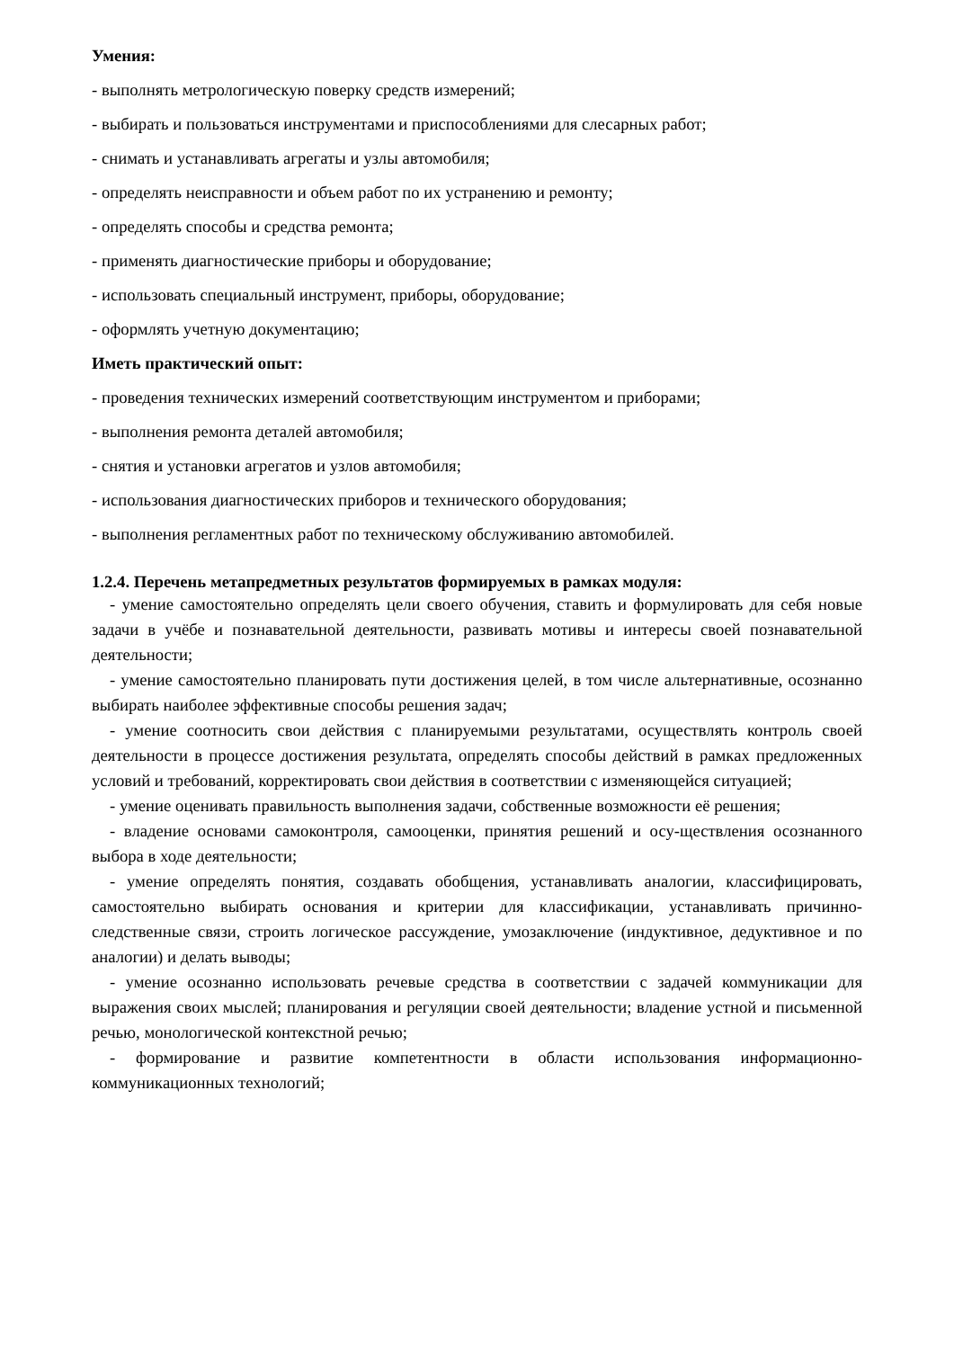Умения:
- выполнять метрологическую поверку средств измерений;
- выбирать и пользоваться инструментами и приспособлениями для слесарных работ;
- снимать и устанавливать агрегаты и узлы автомобиля;
- определять неисправности и объем работ по их устранению и ремонту;
- определять способы и средства ремонта;
- применять диагностические приборы и оборудование;
- использовать специальный инструмент, приборы, оборудование;
- оформлять учетную документацию;
Иметь практический опыт:
- проведения технических измерений соответствующим инструментом и приборами;
- выполнения ремонта деталей автомобиля;
- снятия и установки агрегатов и узлов автомобиля;
- использования диагностических приборов и технического оборудования;
- выполнения регламентных работ по техническому обслуживанию автомобилей.
1.2.4. Перечень метапредметных результатов формируемых в рамках модуля:
- умение самостоятельно определять цели своего обучения, ставить и формулировать для себя новые задачи в учёбе и познавательной деятельности, развивать мотивы и интересы своей познавательной деятельности;
- умение самостоятельно планировать пути достижения целей, в том числе альтернативные, осознанно выбирать наиболее эффективные способы решения задач;
- умение соотносить свои действия с планируемыми результатами, осуществлять контроль своей деятельности в процессе достижения результата, определять способы действий в рамках предложенных условий и требований, корректировать свои действия в соответствии с изменяющейся ситуацией;
- умение оценивать правильность выполнения задачи, собственные возможности её решения;
- владение основами самоконтроля, самооценки, принятия решений и осу-ществления осознанного выбора в ходе деятельности;
- умение определять понятия, создавать обобщения, устанавливать аналогии, классифицировать, самостоятельно выбирать основания и критерии для классификации, устанавливать причинно-следственные связи, строить логическое рассуждение, умозаключение (индуктивное, дедуктивное и по аналогии) и делать выводы;
- умение осознанно использовать речевые средства в соответствии с задачей коммуникации для выражения своих мыслей; планирования и регуляции своей деятельности; владение устной и письменной речью, монологической контекстной речью;
- формирование и развитие компетентности в области использования информационно-коммуникационных технологий;